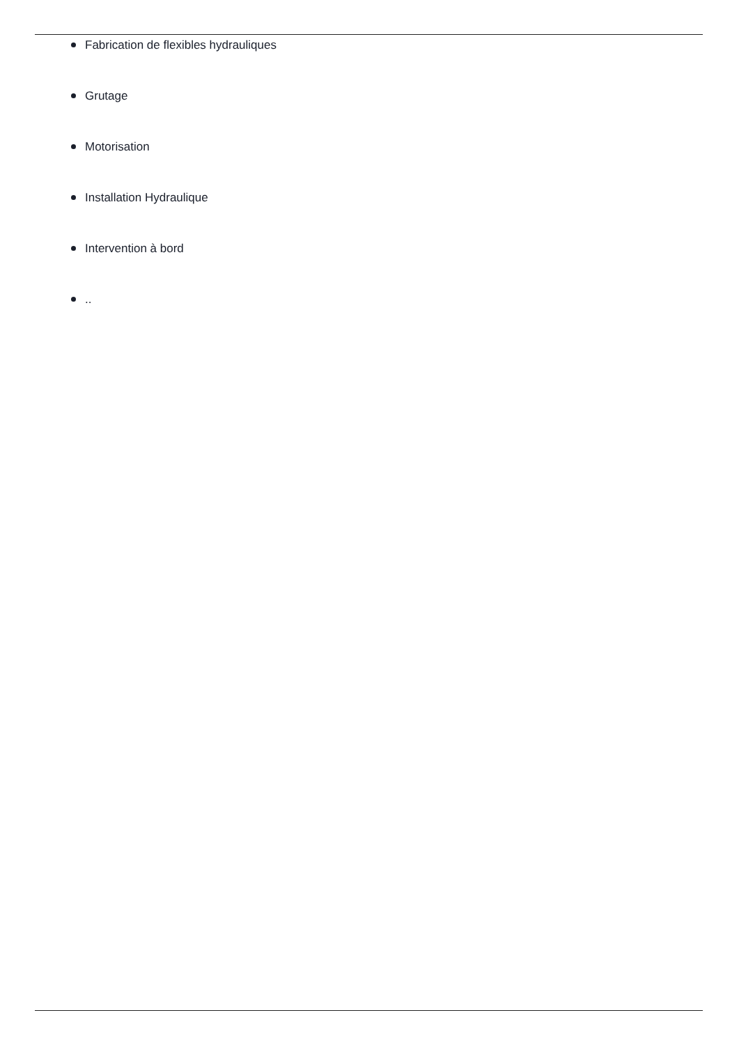Fabrication de flexibles hydrauliques
Grutage
Motorisation
Installation Hydraulique
Intervention à bord
..